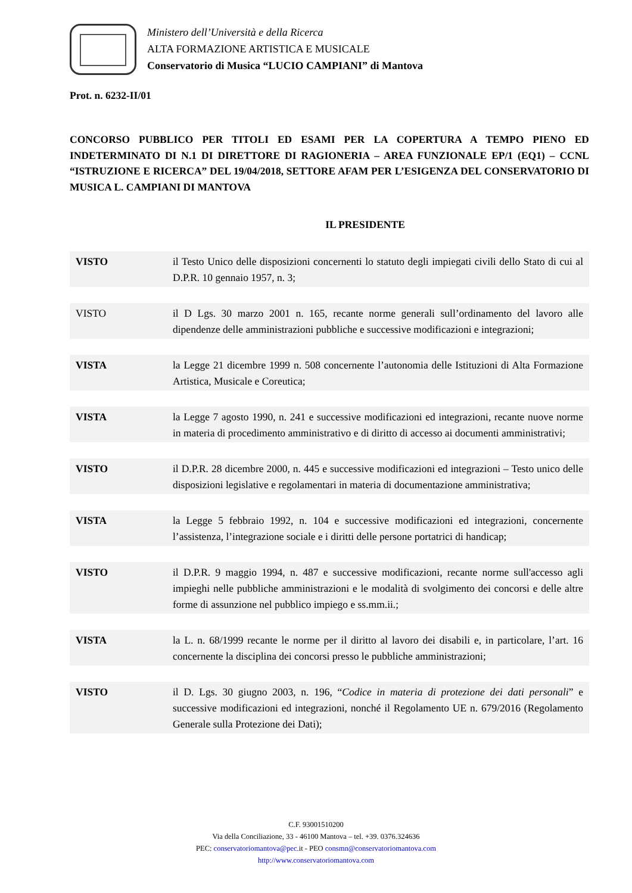Ministero dell’Università e della Ricerca
ALTA FORMAZIONE ARTISTICA E MUSICALE
Conservatorio di Musica “LUCIO CAMPIANI” di Mantova
Prot. n. 6232-II/01
CONCORSO PUBBLICO PER TITOLI ED ESAMI PER LA COPERTURA A TEMPO PIENO ED INDETERMINATO DI N.1 DI DIRETTORE DI RAGIONERIA – AREA FUNZIONALE EP/1 (EQ1) – CCNL “ISTRUZIONE E RICERCA” DEL 19/04/2018, SETTORE AFAM PER L’ESIGENZA DEL CONSERVATORIO DI MUSICA L. CAMPIANI DI MANTOVA
IL PRESIDENTE
VISTO il Testo Unico delle disposizioni concernenti lo statuto degli impiegati civili dello Stato di cui al D.P.R. 10 gennaio 1957, n. 3;
VISTO il D Lgs. 30 marzo 2001 n. 165, recante norme generali sull’ordinamento del lavoro alle dipendenze delle amministrazioni pubbliche e successive modificazioni e integrazioni;
VISTA la Legge 21 dicembre 1999 n. 508 concernente l’autonomia delle Istituzioni di Alta Formazione Artistica, Musicale e Coreutica;
VISTA la Legge 7 agosto 1990, n. 241 e successive modificazioni ed integrazioni, recante nuove norme in materia di procedimento amministrativo e di diritto di accesso ai documenti amministrativi;
VISTO il D.P.R. 28 dicembre 2000, n. 445 e successive modificazioni ed integrazioni – Testo unico delle disposizioni legislative e regolamentari in materia di documentazione amministrativa;
VISTA la Legge 5 febbraio 1992, n. 104 e successive modificazioni ed integrazioni, concernente l’assistenza, l’integrazione sociale e i diritti delle persone portatrici di handicap;
VISTO il D.P.R. 9 maggio 1994, n. 487 e successive modificazioni, recante norme sull'accesso agli impieghi nelle pubbliche amministrazioni e le modalità di svolgimento dei concorsi e delle altre forme di assunzione nel pubblico impiego e ss.mm.ii.;
VISTA la L. n. 68/1999 recante le norme per il diritto al lavoro dei disabili e, in particolare, l’art. 16 concernente la disciplina dei concorsi presso le pubbliche amministrazioni;
VISTO il D. Lgs. 30 giugno 2003, n. 196, “Codice in materia di protezione dei dati personali” e successive modificazioni ed integrazioni, nonché il Regolamento UE n. 679/2016 (Regolamento Generale sulla Protezione dei Dati);
C.F. 93001510200
Via della Conciliazione, 33 - 46100 Mantova – tel. +39. 0376.324636
PEC: conservatoriomantova@pec. it - PEO consmn@conservatoriomantova.com
http://www.conservatoriomantova.com